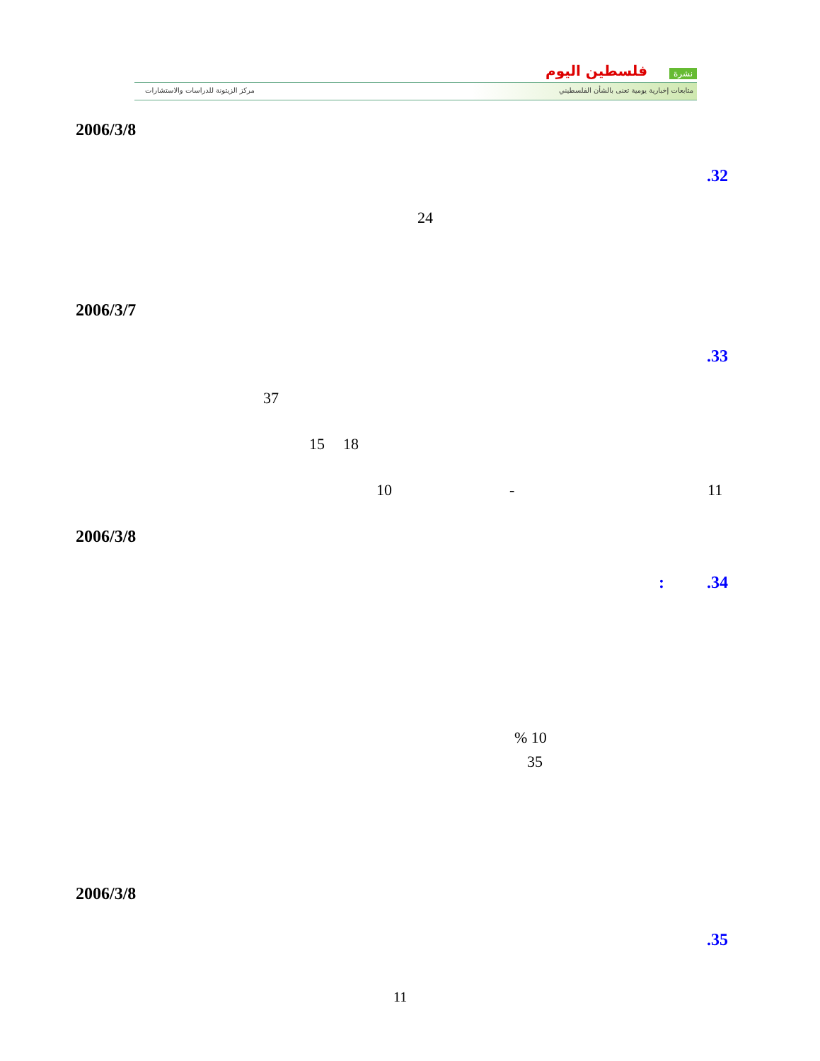نشرة فلسطين اليوم
متابعات إخبارية يومية تعنى بالشأن الفلسطيني
مركز الزيتونة للدراسات والاستشارات
2006/3/8
.32
24
2006/3/7
.33
37
15 18
10 - 11
2006/3/8
: .34
% 10
35
2006/3/8
.35
11